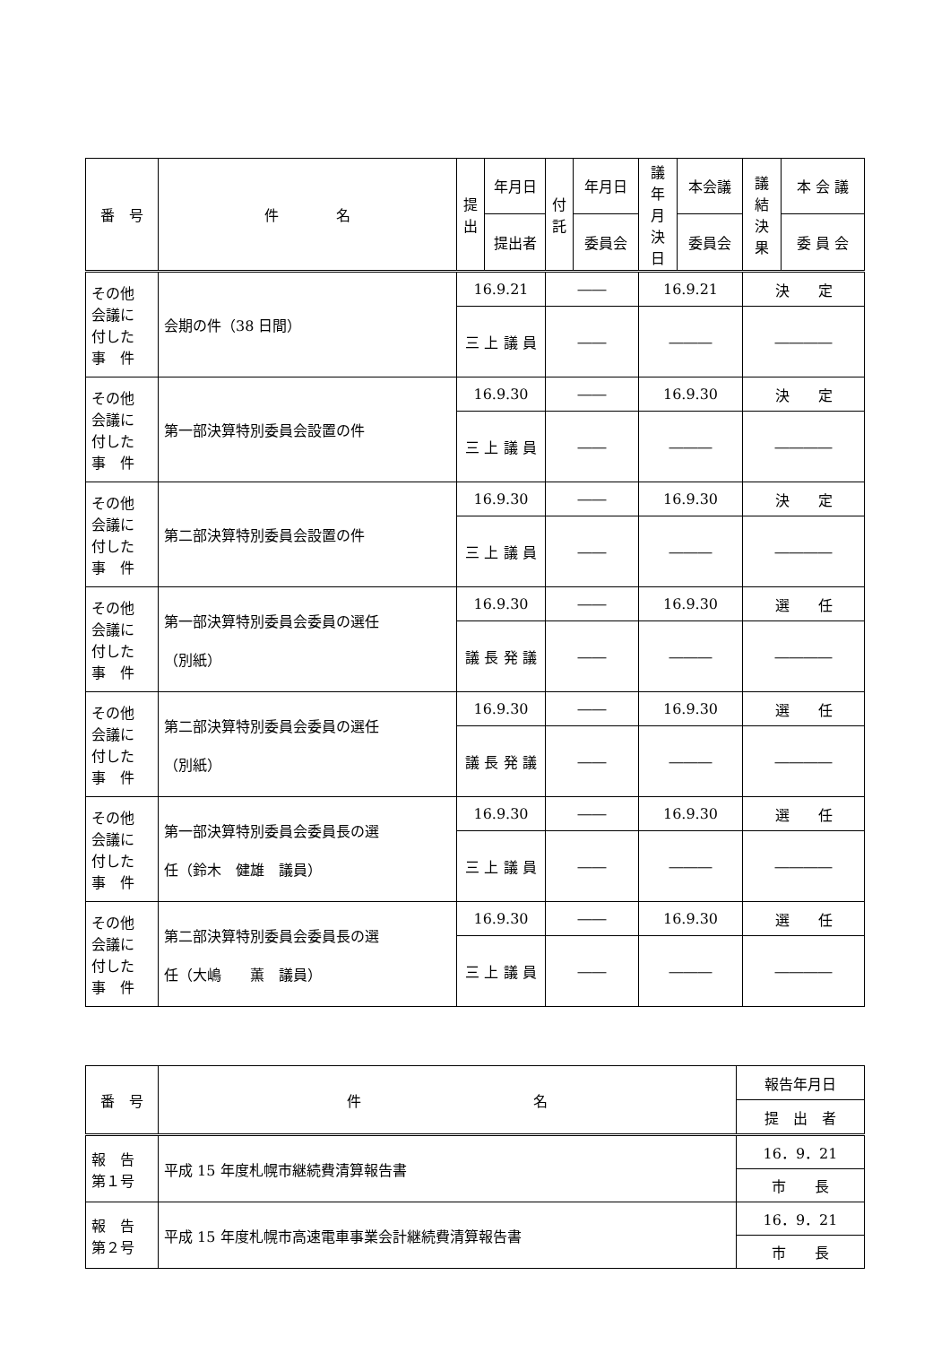| 番 号 | 件 名 | 提 出 | 年月日 | 付 託 | 年月日 | 議年 月 決日 | 本会議 | 議結 決果 | 本 会 議 |
| --- | --- | --- | --- | --- | --- | --- | --- | --- | --- |
| | | | 提出者 | | 委員会 | | 委員会 | | 委 員 会 |
| その他 会議に 付した 事 件 | 会期の件（38 日間） | 16.9.21 | | ―― | | 16.9.21 | | 決 定 | |
| | | 三 上 議 員 | | ―― | | ――― | | ―――― | |
| その他 会議に 付した 事 件 | 第一部決算特別委員会設置の件 | 16.9.30 | | ―― | | 16.9.30 | | 決 定 | |
| | | 三 上 議 員 | | ―― | | ――― | | ―――― | |
| その他 会議に 付した 事 件 | 第二部決算特別委員会設置の件 | 16.9.30 | | ―― | | 16.9.30 | | 決 定 | |
| | | 三 上 議 員 | | ―― | | ――― | | ―――― | |
| その他 会議に 付した 事 件 | 第一部決算特別委員会委員の選任 （別紙） | 16.9.30 | | ―― | | 16.9.30 | | 選 任 | |
| | | 議 長 発 議 | | ―― | | ――― | | ―――― | |
| その他 会議に 付した 事 件 | 第二部決算特別委員会委員の選任 （別紙） | 16.9.30 | | ―― | | 16.9.30 | | 選 任 | |
| | | 議 長 発 議 | | ―― | | ――― | | ―――― | |
| その他 会議に 付した 事 件 | 第一部決算特別委員会委員長の選 任（鈴木 健雄 議員） | 16.9.30 | | ―― | | 16.9.30 | | 選 任 | |
| | | 三 上 議 員 | | ―― | | ――― | | ―――― | |
| その他 会議に 付した 事 件 | 第二部決算特別委員会委員長の選 任（大嶋 薫 議員） | 16.9.30 | | ―― | | 16.9.30 | | 選 任 | |
| | | 三 上 議 員 | | ―― | | ――― | | ―――― | |
| 番 号 | 件 名 | 報告年月日 |
| --- | --- | --- |
| | | 提 出 者 |
| 報 告 第１号 | 平成 15 年度札幌市継続費清算報告書 | 16．9．21 |
| | | 市 長 |
| 報 告 第２号 | 平成 15 年度札幌市高速電車事業会計継続費清算報告書 | 16．9．21 |
| | | 市 長 |